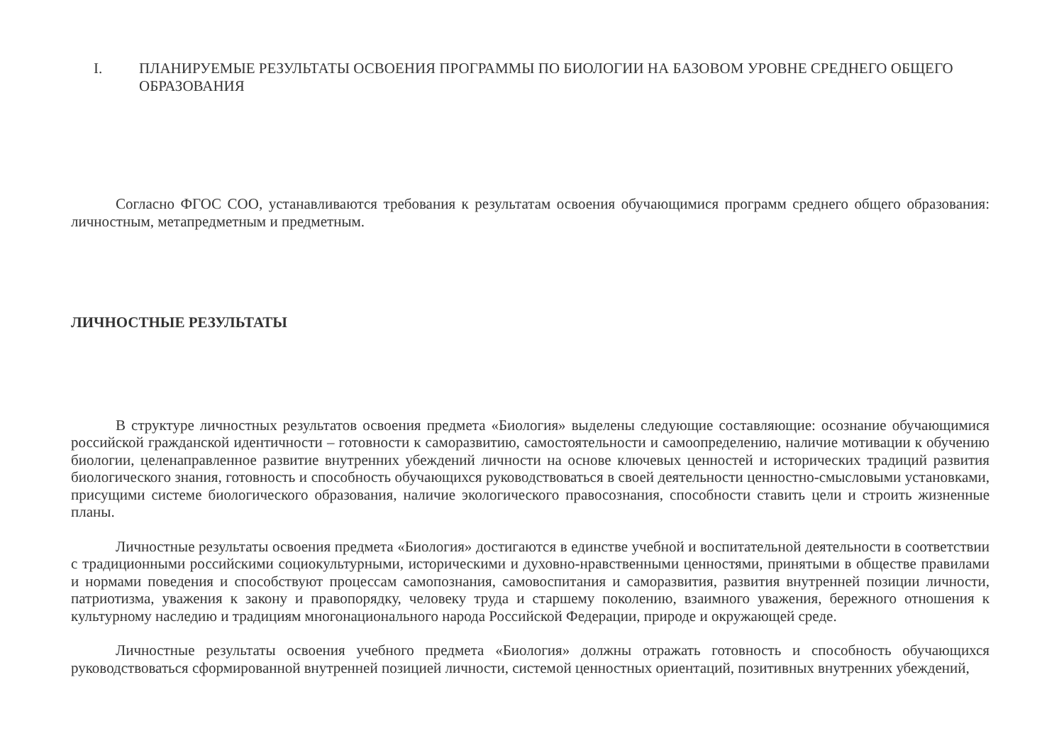I. ПЛАНИРУЕМЫЕ РЕЗУЛЬТАТЫ ОСВОЕНИЯ ПРОГРАММЫ ПО БИОЛОГИИ НА БАЗОВОМ УРОВНЕ СРЕДНЕГО ОБЩЕГО ОБРАЗОВАНИЯ
Согласно ФГОС СОО, устанавливаются требования к результатам освоения обучающимися программ среднего общего образования: личностным, метапредметным и предметным.
ЛИЧНОСТНЫЕ РЕЗУЛЬТАТЫ
В структуре личностных результатов освоения предмета «Биология» выделены следующие составляющие: осознание обучающимися российской гражданской идентичности – готовности к саморазвитию, самостоятельности и самоопределению, наличие мотивации к обучению биологии, целенаправленное развитие внутренних убеждений личности на основе ключевых ценностей и исторических традиций развития биологического знания, готовность и способность обучающихся руководствоваться в своей деятельности ценностно-смысловыми установками, присущими системе биологического образования, наличие экологического правосознания, способности ставить цели и строить жизненные планы.
Личностные результаты освоения предмета «Биология» достигаются в единстве учебной и воспитательной деятельности в соответствии с традиционными российскими социокультурными, историческими и духовно-нравственными ценностями, принятыми в обществе правилами и нормами поведения и способствуют процессам самопознания, самовоспитания и саморазвития, развития внутренней позиции личности, патриотизма, уважения к закону и правопорядку, человеку труда и старшему поколению, взаимного уважения, бережного отношения к культурному наследию и традициям многонационального народа Российской Федерации, природе и окружающей среде.
Личностные результаты освоения учебного предмета «Биология» должны отражать готовность и способность обучающихся руководствоваться сформированной внутренней позицией личности, системой ценностных ориентаций, позитивных внутренних убеждений,